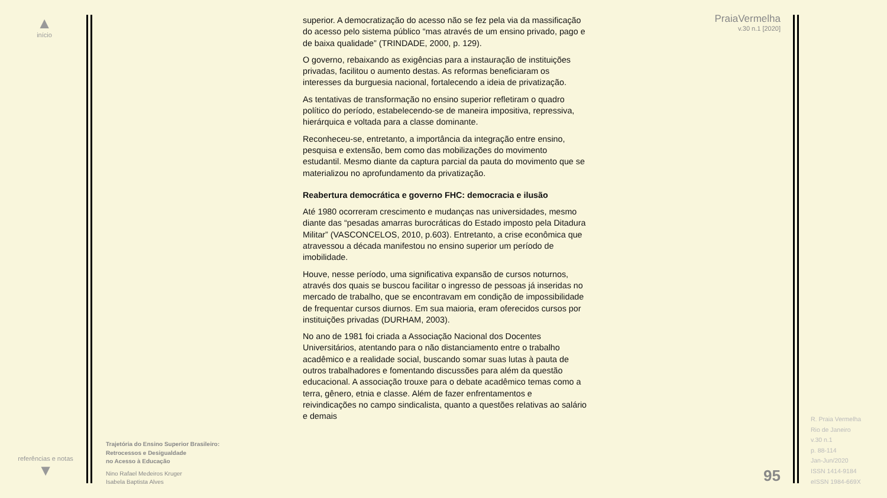▲
início
referências e notas
▼
PraiaVermelha
v.30 n.1 [2020]
superior. A democratização do acesso não se fez pela via da massificação do acesso pelo sistema público “mas através de um ensino privado, pago e de baixa qualidade” (TRINDADE, 2000, p. 129).
O governo, rebaixando as exigências para a instauração de instituições privadas, facilitou o aumento destas. As reformas beneficiaram os interesses da burguesia nacional, fortalecendo a ideia de privatização.
As tentativas de transformação no ensino superior refletiram o quadro político do período, estabelecendo-se de maneira impositiva, repressiva, hierárquica e voltada para a classe dominante.
Reconheceu-se, entretanto, a importância da integração entre ensino, pesquisa e extensão, bem como das mobilizações do movimento estudantil. Mesmo diante da captura parcial da pauta do movimento que se materializou no aprofundamento da privatização.
Reabertura democrática e governo FHC: democracia e ilusão
Até 1980 ocorreram crescimento e mudanças nas universidades, mesmo diante das “pesadas amarras burocráticas do Estado imposto pela Ditadura Militar” (VASCONCELOS, 2010, p.603). Entretanto, a crise econômica que atravessou a década manifestou no ensino superior um período de imobilidade.
Houve, nesse período, uma significativa expansão de cursos noturnos, através dos quais se buscou facilitar o ingresso de pessoas já inseridas no mercado de trabalho, que se encontravam em condição de impossibilidade de frequentar cursos diurnos. Em sua maioria, eram oferecidos cursos por instituições privadas (DURHAM, 2003).
No ano de 1981 foi criada a Associação Nacional dos Docentes Universitários, atentando para o não distanciamento entre o trabalho acadêmico e a realidade social, buscando somar suas lutas à pauta de outros trabalhadores e fomentando discussões para além da questão educacional. A associação trouxe para o debate acadêmico temas como a terra, gênero, etnia e classe. Além de fazer enfrentamentos e reivindicações no campo sindicalista, quanto a questões relativas ao salário e demais
Trajetória do Ensino Superior Brasileiro:
Retrocessos e Desigualdade
no Acesso à Educação
Nino Rafael Medeiros Kruger
Isabela Baptista Alves
95
R. Praia Vermelha
Rio de Janeiro
v.30 n.1
p. 88-114
Jan-Jun/2020
ISSN 1414-9184
eISSN 1984-669X